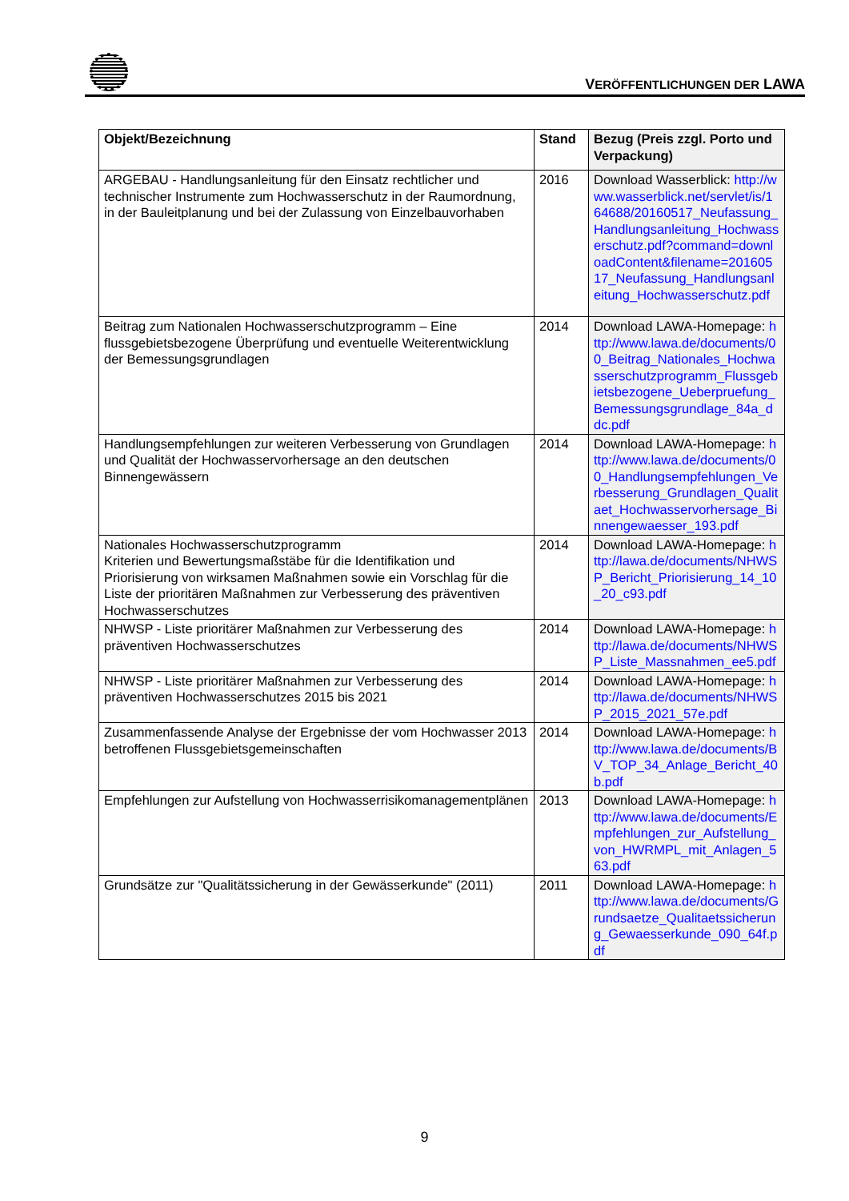VERÖFFENTLICHUNGEN DER LAWA
| Objekt/Bezeichnung | Stand | Bezug (Preis zzgl. Porto und Verpackung) |
| --- | --- | --- |
| ARGEBAU - Handlungsanleitung für den Einsatz rechtlicher und technischer Instrumente zum Hochwasserschutz in der Raumordnung, in der Bauleitplanung und bei der Zulassung von Einzelbauvorhaben | 2016 | Download Wasserblick: http://www.wasserblick.net/servlet/is/164688/20160517_Neufassung_Handlungsanleitung_Hochwasserschutz.pdf?command=downloadContent&filename=20160517_Neufassung_Handlungsanleitung_Hochwasserschutz.pdf |
| Beitrag zum Nationalen Hochwasserschutzprogramm – Eine flussgebietsbezogene Überprüfung und eventuelle Weiterentwicklung der Bemessungsgrundlagen | 2014 | Download LAWA-Homepage: http://www.lawa.de/documents/00_Beitrag_Nationales_Hochwasserschutzprogramm_Flussgebietsbezogene_Ueberpruefung_Bemessungsgrundlage_84a_ddc.pdf |
| Handlungsempfehlungen zur weiteren Verbesserung von Grundlagen und Qualität der Hochwasservorhersage an den deutschen Binnengewässern | 2014 | Download LAWA-Homepage: http://www.lawa.de/documents/00_Handlungsempfehlungen_Verbesserung_Grundlagen_Qualitaet_Hochwasservorhersage_Binnengewaesser_193.pdf |
| Nationales Hochwasserschutzprogramm Kriterien und Bewertungsmaßstäbe für die Identifikation und Priorisierung von wirksamen Maßnahmen sowie ein Vorschlag für die Liste der prioritären Maßnahmen zur Verbesserung des präventiven Hochwasserschutzes | 2014 | Download LAWA-Homepage: http://lawa.de/documents/NHWSP_Bericht_Priorisierung_14_10_20_c93.pdf |
| NHWSP - Liste prioritärer Maßnahmen zur Verbesserung des präventiven Hochwasserschutzes | 2014 | Download LAWA-Homepage: http://lawa.de/documents/NHWSP_Liste_Massnahmen_ee5.pdf |
| NHWSP - Liste prioritärer Maßnahmen zur Verbesserung des präventiven Hochwasserschutzes 2015 bis 2021 | 2014 | Download LAWA-Homepage: http://lawa.de/documents/NHWSP_2015_2021_57e.pdf |
| Zusammenfassende Analyse der Ergebnisse der vom Hochwasser 2013 betroffenen Flussgebietsgemeinschaften | 2014 | Download LAWA-Homepage: http://www.lawa.de/documents/BV_TOP_34_Anlage_Bericht_40b.pdf |
| Empfehlungen zur Aufstellung von Hochwasserrisikomanagementplänen | 2013 | Download LAWA-Homepage: http://www.lawa.de/documents/Empfehlungen_zur_Aufstellung_von_HWRMPL_mit_Anlagen_563.pdf |
| Grundsätze zur "Qualitätssicherung in der Gewässerkunde" (2011) | 2011 | Download LAWA-Homepage: http://www.lawa.de/documents/Grundsaetze_Qualitaetssicherung_Gewaesserkunde_090_64f.pdf |
9